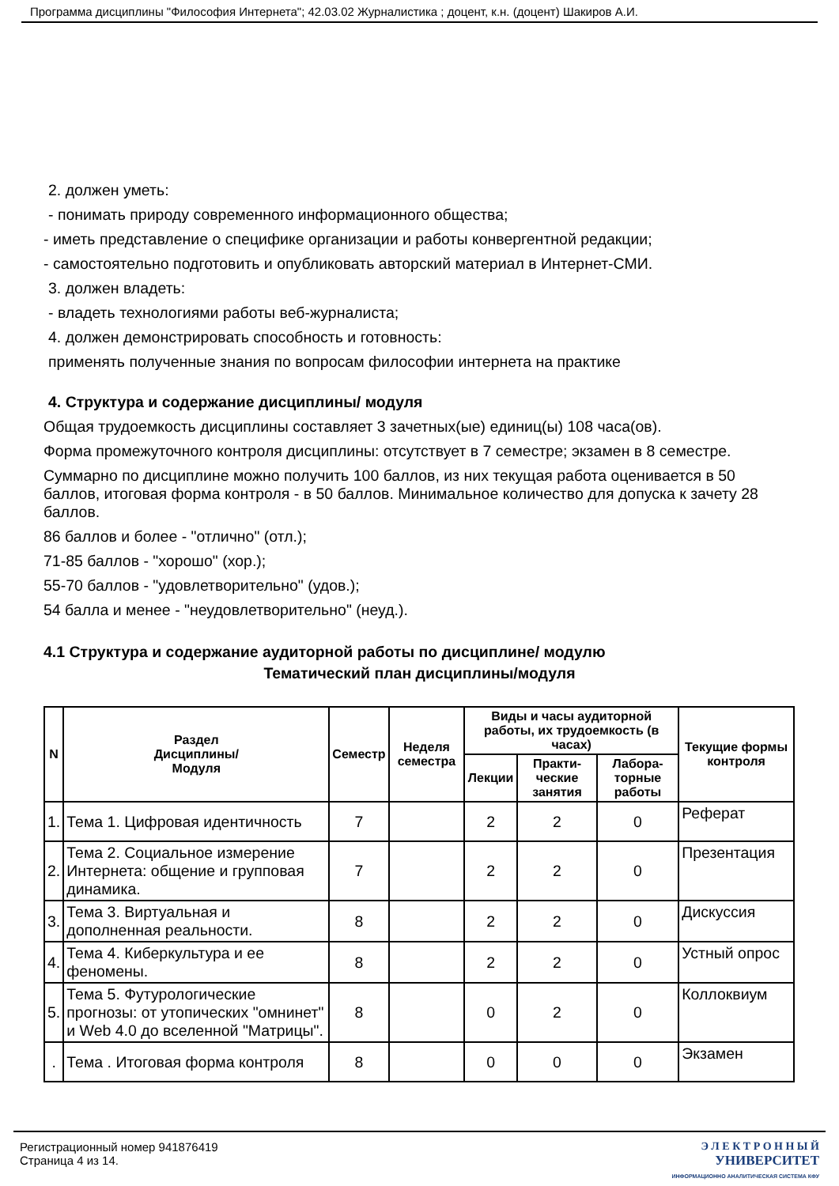Программа дисциплины "Философия Интернета"; 42.03.02 Журналистика ; доцент, к.н. (доцент) Шакиров А.И.
2. должен уметь:
- понимать природу современного информационного общества;
- иметь представление о специфике организации и работы конвергентной редакции;
- самостоятельно подготовить и опубликовать авторский материал в Интернет-СМИ.
3. должен владеть:
- владеть технологиями работы веб-журналиста;
4. должен демонстрировать способность и готовность:
применять полученные знания по вопросам философии интернета на практике
4. Структура и содержание дисциплины/ модуля
Общая трудоемкость дисциплины составляет 3 зачетных(ые) единиц(ы) 108 часа(ов).
Форма промежуточного контроля дисциплины: отсутствует в 7 семестре; экзамен в 8 семестре.
Суммарно по дисциплине можно получить 100 баллов, из них текущая работа оценивается в 50 баллов, итоговая форма контроля - в 50 баллов. Минимальное количество для допуска к зачету 28 баллов.
86 баллов и более - "отлично" (отл.);
71-85 баллов - "хорошо" (хор.);
55-70 баллов - "удовлетворительно" (удов.);
54 балла и менее - "неудовлетворительно" (неуд.).
4.1 Структура и содержание аудиторной работы по дисциплине/ модулю
Тематический план дисциплины/модуля
| N | Раздел Дисциплины/ Модуля | Семестр | Неделя семестра | Виды и часы аудиторной работы, их трудоемкость (в часах) | | | Текущие формы контроля |
| --- | --- | --- | --- | --- | --- | --- | --- |
| | | | | Лекции | Практи-ческие занятия | Лабора-торные работы | |
| 1. | Тема 1. Цифровая идентичность | 7 | | 2 | 2 | 0 | Реферат |
| 2. | Тема 2. Социальное измерение Интернета: общение и групповая динамика. | 7 | | 2 | 2 | 0 | Презентация |
| 3. | Тема 3. Виртуальная и дополненная реальности. | 8 | | 2 | 2 | 0 | Дискуссия |
| 4. | Тема 4. Киберкультура и ее феномены. | 8 | | 2 | 2 | 0 | Устный опрос |
| 5. | Тема 5. Футурологические прогнозы: от утопических "омнинет" и Web 4.0 до вселенной "Матрицы". | 8 | | 0 | 2 | 0 | Коллоквиум |
| . | Тема . Итоговая форма контроля | 8 | | 0 | 0 | 0 | Экзамен |
Регистрационный номер 941876419
Страница 4 из 14.
Э Л Е К Т Р О Н Н Ы Й
УНИВЕРСИТЕТ
ИНФОРМАЦИОННО АНАЛИТИЧЕСКАЯ СИСТЕМА КФУ